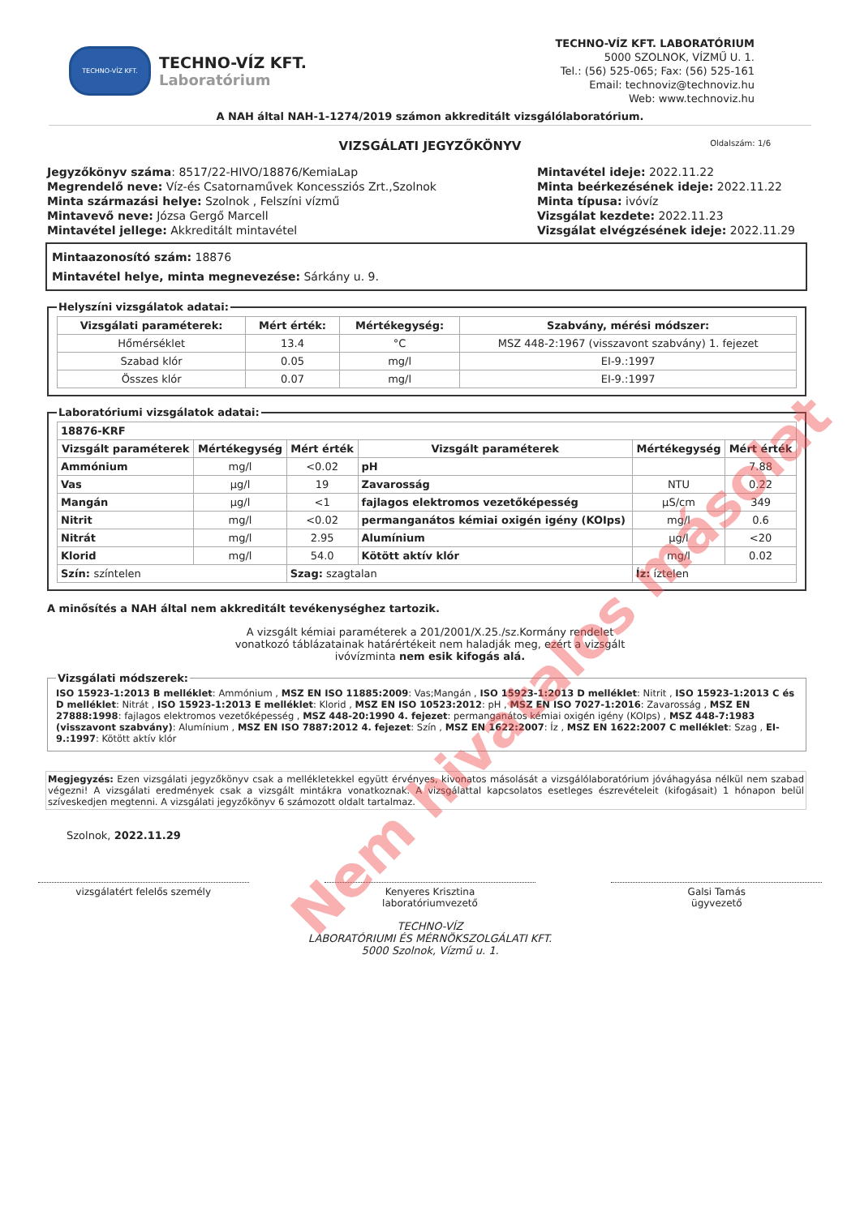TECHNO-VÍZ KFT.
TECHNO-VÍZ KFT.
Laboratórium
TECHNO-VÍZ KFT. LABORATÓRIUM
5000 SZOLNOK, VÍZMŰ U. 1.
Tel.: (56) 525-065; Fax: (56) 525-161
Email: technoviz@technoviz.hu
Web: www.technoviz.hu
A NAH által NAH-1-1274/2019 számon akkreditált vizsgálólaboratórium.
VIZSGÁLATI JEGYZŐKÖNYV Oldalszám: 1/6
Jegyzőkönyv száma: 8517/22-HIVO/18876/KemiaLap
Megrendelő neve: Víz-és Csatornaművek Koncessziós Zrt.,Szolnok
Minta származási helye: Szolnok , Felszíni vízmű
Mintavevő neve: Józsa Gergő Marcell
Mintavétel jellege: Akkreditált mintavétel
Mintavétel ideje: 2022.11.22
Minta beérkezésének ideje: 2022.11.22
Minta típusa: ivóvíz
Vizsgálat kezdete: 2022.11.23
Vizsgálat elvégzésének ideje: 2022.11.29
Mintaazonosító szám: 18876
Mintavétel helye, minta megnevezése: Sárkány u. 9.
Helyszíni vizsgálatok adatai:
| Vizsgálati paraméterek: | Mért érték: | Mértékegység: | Szabvány, mérési módszer: |
| --- | --- | --- | --- |
| Hőmérséklet | 13.4 | °C | MSZ 448-2:1967 (visszavont szabvány) 1. fejezet |
| Szabad klór | 0.05 | mg/l | EI-9.:1997 |
| Összes klór | 0.07 | mg/l | EI-9.:1997 |
Laboratóriumi vizsgálatok adatai:
| 18876-KRF | | | | | |
| --- | --- | --- | --- | --- | --- |
| Vizsgált paraméterek | Mértékegység | Mért érték | Vizsgált paraméterek | Mértékegység | Mért érték |
| Ammónium | mg/l | <0.02 | pH | | 7.88 |
| Vas | µg/l | 19 | Zavarosság | NTU | 0.22 |
| Mangán | µg/l | <1 | fajlagos elektromos vezetőképesség | µS/cm | 349 |
| Nitrit | mg/l | <0.02 | permanganátos kémiai oxigén igény (KOIps) | mg/l | 0.6 |
| Nitrát | mg/l | 2.95 | Alumínium | µg/l | <20 |
| Klorid | mg/l | 54.0 | Kötött aktív klór | mg/l | 0.02 |
| Szín: színtelen | | Szag: szagtalan | | Íz: íztelen | |
A minősítés a NAH által nem akkreditált tevékenységhez tartozik.
A vizsgált kémiai paraméterek a 201/2001/X.25./sz.Kormány rendelet
vonatkozó táblázatainak határértékeit nem haladják meg, ezért a vizsgált
ivóvízminta nem esik kifogás alá.
Vizsgálati módszerek: ISO 15923-1:2013 B melléklet: Ammónium , MSZ EN ISO 11885:2009: Vas;Mangán , ISO 15923-1:2013 D melléklet: Nitrit , ISO 15923-1:2013 C és D melléklet: Nitrát , ISO 15923-1:2013 E melléklet: Klorid , MSZ EN ISO 10523:2012: pH , MSZ EN ISO 7027-1:2016: Zavarosság , MSZ EN 27888:1998: fajlagos elektromos vezetőképesség , MSZ 448-20:1990 4. fejezet: permanganátos kémiai oxigén igény (KOIps) , MSZ 448-7:1983 (visszavont szabvány): Alumínium , MSZ EN ISO 7887:2012 4. fejezet: Szín , MSZ EN 1622:2007: Íz , MSZ EN 1622:2007 C melléklet: Szag , EI-9.:1997: Kötött aktív klór
Megjegyzés: Ezen vizsgálati jegyzőkönyv csak a mellékletekkel együtt érvényes, kivonatos másolását a vizsgálólaboratórium jóváhagyása nélkül nem szabad végezni! A vizsgálati eredmények csak a vizsgált mintákra vonatkoznak. A vizsgálattal kapcsolatos esetleges észrevételeit (kifogásait) 1 hónapon belül szíveskedjen megtenni. A vizsgálati jegyzőkönyv 6 számozott oldalt tartalmaz.
Szolnok, 2022.11.29
vizsgálatért felelős személy Kenyeres Krisztina
laboratóriumvezető
Galsi Tamás
ügyvezető
TECHNO-VÍZ
LABORATÓRIUMI ÉS MÉRNÖKSZOLGÁLATI KFT.
5000 Szolnok, Vízmű u. 1.
Nem hivatalos másolat